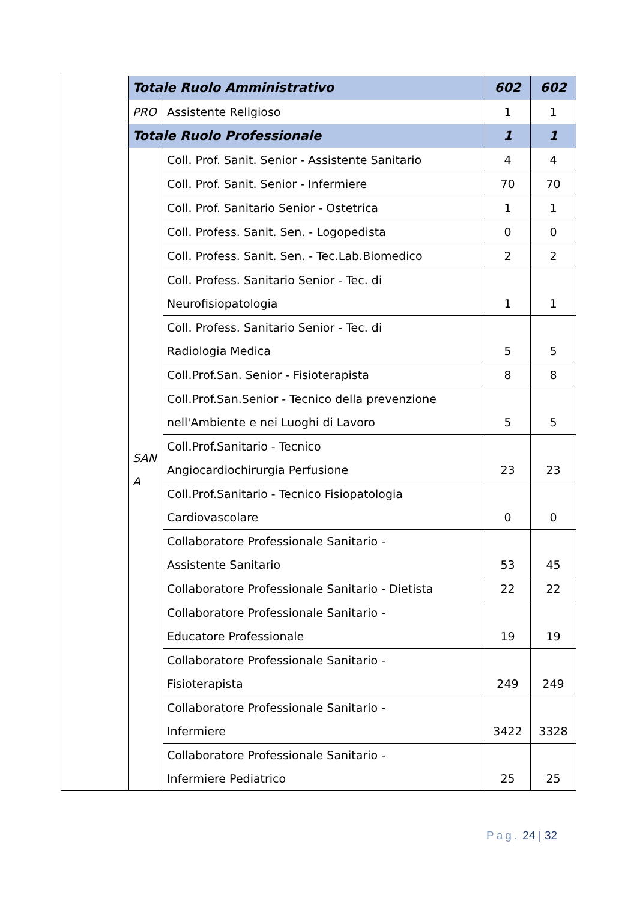| | Totale Ruolo Amministrativo | | 602 | 602 |
| | PRO | Assistente Religioso | 1 | 1 |
| | Totale Ruolo Professionale | | 1 | 1 |
| | SAN A | Coll. Prof. Sanit. Senior - Assistente Sanitario | 4 | 4 |
| | | Coll. Prof. Sanit. Senior - Infermiere | 70 | 70 |
| | | Coll. Prof. Sanitario Senior - Ostetrica | 1 | 1 |
| | | Coll. Profess. Sanit. Sen. - Logopedista | 0 | 0 |
| | | Coll. Profess. Sanit. Sen. - Tec.Lab.Biomedico | 2 | 2 |
| | | Coll. Profess. Sanitario Senior - Tec. di Neurofisiopatologia | 1 | 1 |
| | | Coll. Profess. Sanitario Senior - Tec. di Radiologia Medica | 5 | 5 |
| | | Coll.Prof.San. Senior - Fisioterapista | 8 | 8 |
| | | Coll.Prof.San.Senior - Tecnico della prevenzione nell'Ambiente e nei Luoghi di Lavoro | 5 | 5 |
| | | Coll.Prof.Sanitario - Tecnico Angiocardiochirurgia Perfusione | 23 | 23 |
| | | Coll.Prof.Sanitario - Tecnico Fisiopatologia Cardiovascolare | 0 | 0 |
| | | Collaboratore Professionale Sanitario - Assistente Sanitario | 53 | 45 |
| | | Collaboratore Professionale Sanitario - Dietista | 22 | 22 |
| | | Collaboratore Professionale Sanitario - Educatore Professionale | 19 | 19 |
| | | Collaboratore Professionale Sanitario - Fisioterapista | 249 | 249 |
| | | Collaboratore Professionale Sanitario - Infermiere | 3422 | 3328 |
| | | Collaboratore Professionale Sanitario - Infermiere Pediatrico | 25 | 25 |
Pag. 24 | 32